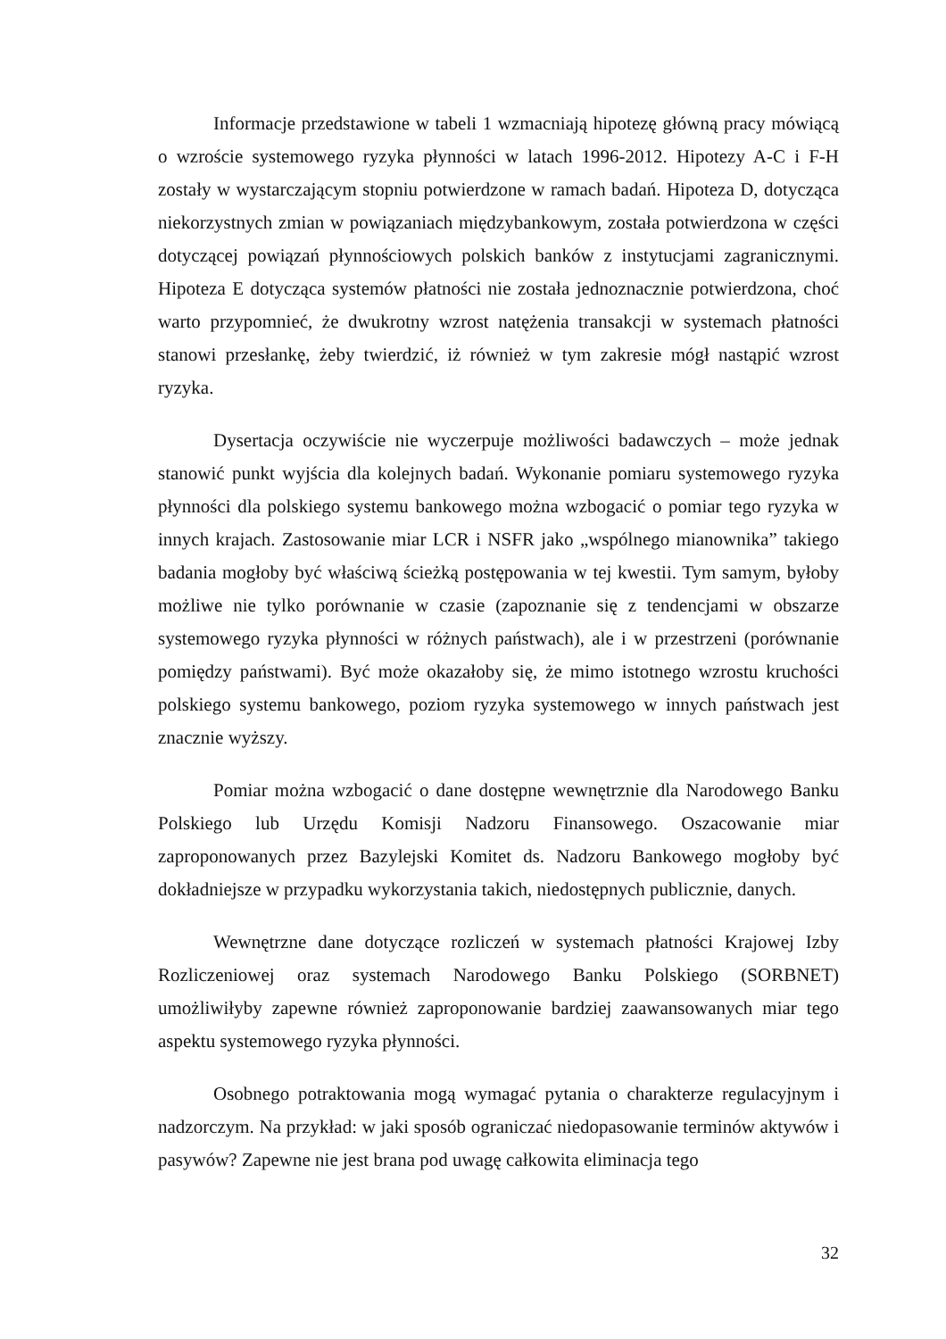Informacje przedstawione w tabeli 1 wzmacniają hipotezę główną pracy mówiącą o wzroście systemowego ryzyka płynności w latach 1996-2012. Hipotezy A-C i F-H zostały w wystarczającym stopniu potwierdzone w ramach badań. Hipoteza D, dotycząca niekorzystnych zmian w powiązaniach międzybankowym, została potwierdzona w części dotyczącej powiązań płynnościowych polskich banków z instytucjami zagranicznymi. Hipoteza E dotycząca systemów płatności nie została jednoznacznie potwierdzona, choć warto przypomnieć, że dwukrotny wzrost natężenia transakcji w systemach płatności stanowi przesłankę, żeby twierdzić, iż również w tym zakresie mógł nastąpić wzrost ryzyka.
Dysertacja oczywiście nie wyczerpuje możliwości badawczych – może jednak stanowić punkt wyjścia dla kolejnych badań. Wykonanie pomiaru systemowego ryzyka płynności dla polskiego systemu bankowego można wzbogacić o pomiar tego ryzyka w innych krajach. Zastosowanie miar LCR i NSFR jako „wspólnego mianownika” takiego badania mogłoby być właściwą ścieżką postępowania w tej kwestii. Tym samym, byłoby możliwe nie tylko porównanie w czasie (zapoznanie się z tendencjami w obszarze systemowego ryzyka płynności w różnych państwach), ale i w przestrzeni (porównanie pomiędzy państwami). Być może okazałoby się, że mimo istotnego wzrostu kruchości polskiego systemu bankowego, poziom ryzyka systemowego w innych państwach jest znacznie wyższy.
Pomiar można wzbogacić o dane dostępne wewnętrznie dla Narodowego Banku Polskiego lub Urzędu Komisji Nadzoru Finansowego. Oszacowanie miar zaproponowanych przez Bazylejski Komitet ds. Nadzoru Bankowego mogłoby być dokładniejsze w przypadku wykorzystania takich, niedostępnych publicznie, danych.
Wewnętrzne dane dotyczące rozliczeń w systemach płatności Krajowej Izby Rozliczeniowej oraz systemach Narodowego Banku Polskiego (SORBNET) umożliwiłyby zapewne również zaproponowanie bardziej zaawansowanych miar tego aspektu systemowego ryzyka płynności.
Osobnego potraktowania mogą wymagać pytania o charakterze regulacyjnym i nadzorczym. Na przykład: w jaki sposób ograniczać niedopasowanie terminów aktywów i pasywów? Zapewne nie jest brana pod uwagę całkowita eliminacja tego
32